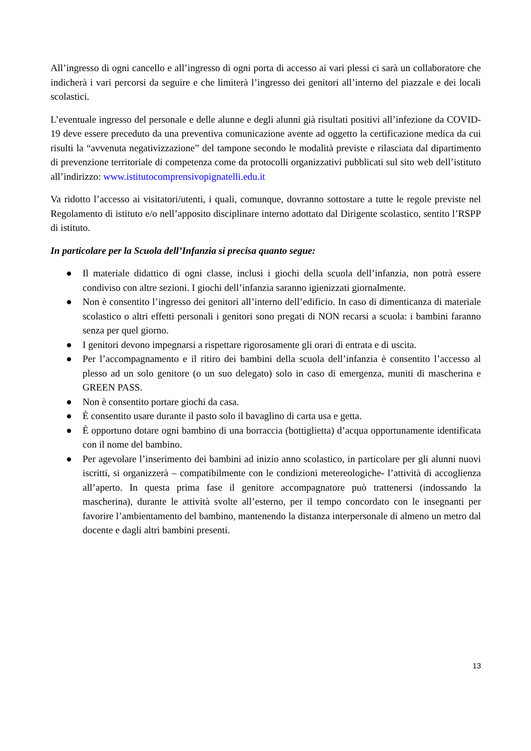All’ingresso di ogni cancello e all’ingresso di ogni porta di accesso ai vari plessi ci sarà un collaboratore che indicherà i vari percorsi da seguire e che limiterà l’ingresso dei genitori all’interno del piazzale e dei locali scolastici.
L’eventuale ingresso del personale e delle alunne e degli alunni già risultati positivi all’infezione da COVID-19 deve essere preceduto da una preventiva comunicazione avente ad oggetto la certificazione medica da cui risulti la “avvenuta negativizzazione” del tampone secondo le modalità previste e rilasciata dal dipartimento di prevenzione territoriale di competenza come da protocolli organizzativi pubblicati sul sito web dell’istituto all’indirizzo: www.istitutocomprensivopignatelli.edu.it
Va ridotto l’accesso ai visitatori/utenti, i quali, comunque, dovranno sottostare a tutte le regole previste nel Regolamento di istituto e/o nell’apposito disciplinare interno adottato dal Dirigente scolastico, sentito l’RSPP di istituto.
In particolare per la Scuola dell’Infanzia si precisa quanto segue:
● Il materiale didattico di ogni classe, inclusi i giochi della scuola dell’infanzia, non potrà essere condiviso con altre sezioni. I giochi dell’infanzia saranno igienizzati giornalmente.
● Non è consentito l’ingresso dei genitori all’interno dell’edificio. In caso di dimenticanza di materiale scolastico o altri effetti personali i genitori sono pregati di NON recarsi a scuola: i bambini faranno senza per quel giorno.
● I genitori devono impegnarsi a rispettare rigorosamente gli orari di entrata e di uscita.
● Per l’accompagnamento e il ritiro dei bambini della scuola dell’infanzia è consentito l’accesso al plesso ad un solo genitore (o un suo delegato) solo in caso di emergenza, muniti di mascherina e GREEN PASS.
● Non è consentito portare giochi da casa.
● È consentito usare durante il pasto solo il bavaglino di carta usa e getta.
● È opportuno dotare ogni bambino di una borraccia (bottiglietta) d’acqua opportunamente identificata con il nome del bambino.
● Per agevolare l’inserimento dei bambini ad inizio anno scolastico, in particolare per gli alunni nuovi iscritti, si organizzerà – compatibilmente con le condizioni metereologiche- l’attività di accoglienza all’aperto. In questa prima fase il genitore accompagnatore può trattenersi (indossando la mascherina), durante le attività svolte all’esterno, per il tempo concordato con le insegnanti per favorire l’ambientamento del bambino, mantenendo la distanza interpersonale di almeno un metro dal docente e dagli altri bambini presenti.
13